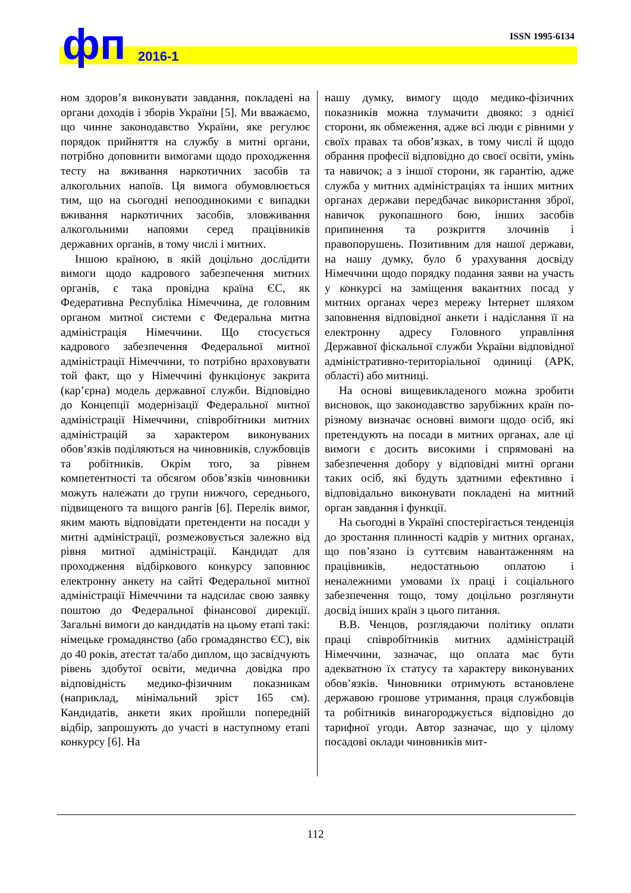ISSN 1995-6134 фп 2016-1
ном здоров’я виконувати завдання, покладені на органи доходів і зборів України [5]. Ми вважаємо, що чинне законодавство України, яке регулює порядок прийняття на службу в митні органи, потрібно доповнити вимогами щодо проходження тесту на вживання наркотичних засобів та алкогольних напоїв. Ця вимога обумовлюється тим, що на сьогодні непоодинокими є випадки вживання наркотичних засобів, зловживання алкогольними напоями серед працівників державних органів, в тому числі і митних.
Іншою країною, в якій доцільно дослідити вимоги щодо кадрового забезпечення митних органів, є така провідна країна ЄС, як Федеративна Республіка Німеччина, де головним органом митної системи є Федеральна митна адміністрація Німеччини. Що стосується кадрового забезпечення Федеральної митної адміністрації Німеччини, то потрібно враховувати той факт, що у Німеччині функціонує закрита (кар’єрна) модель державної служби. Відповідно до Концепції модернізації Федеральної митної адміністрації Німеччини, співробітники митних адміністрацій за характером виконуваних обов’язків поділяються на чиновників, службовців та робітників. Окрім того, за рівнем компетентності та обсягом обов’язків чиновники можуть належати до групи нижчого, середнього, підвищеного та вищого рангів [6]. Перелік вимог, яким мають відповідати претенденти на посади у митні адміністрації, розмежовується залежно від рівня митної адміністрації. Кандидат для проходження відбіркового конкурсу заповнює електронну анкету на сайті Федеральної митної адміністрації Німеччини та надсилає свою заявку поштою до Федеральної фінансової дирекції. Загальні вимоги до кандидатів на цьому етапі такі: німецьке громадянство (або громадянство ЄС), вік до 40 років, атестат та/або диплом, що засвідчують рівень здобутої освіти, медична довідка про відповідність медико-фізичним показникам (наприклад, мінімальний зріст 165 см). Кандидатів, анкети яких пройшли попередній відбір, запрошують до участі в наступному етапі конкурсу [6]. На
нашу думку, вимогу щодо медико-фізичних показників можна тлумачити двояко: з однієї сторони, як обмеження, адже всі люди є рівними у своїх правах та обов’язках, в тому числі й щодо обрання професії відповідно до своєї освіти, умінь та навичок; а з іншої сторони, як гарантію, адже служба у митних адміністраціях та інших митних органах держави передбачає використання зброї, навичок рукопашного бою, інших засобів припинення та розкриття злочинів і правопорушень. Позитивним для нашої держави, на нашу думку, було б урахування досвіду Німеччини щодо порядку подання заяви на участь у конкурсі на заміщення вакантних посад у митних органах через мережу Інтернет шляхом заповнення відповідної анкети і надіслання її на електронну адресу Головного управління Державної фіскальної служби України відповідної адміністративно-територіальної одиниці (АРК, області) або митниці.
На основі вищевикладеного можна зробити висновок, що законодавство зарубіжних країн по-різному визначає основні вимоги щодо осіб, які претендують на посади в митних органах, але ці вимоги є досить високими і спрямовані на забезпечення добору у відповідні митні органи таких осіб, які будуть здатними ефективно і відповідально виконувати покладені на митний орган завдання і функції.
На сьогодні в Україні спостерігається тенденція до зростання плинності кадрів у митних органах, що пов’язано із суттєвим навантаженням на працівників, недостатньою оплатою і неналежними умовами їх праці і соціального забезпечення тощо, тому доцільно розглянути досвід інших країн з цього питання.
В.В. Ченцов, розглядаючи політику оплати праці співробітників митних адміністрацій Німеччини, зазначає, що оплата має бути адекватною їх статусу та характеру виконуваних обов’язків. Чиновники отримують встановлене державою грошове утримання, праця службовців та робітників винагороджується відповідно до тарифної угоди. Автор зазначає, що у цілому посадові оклади чиновників мит-
112